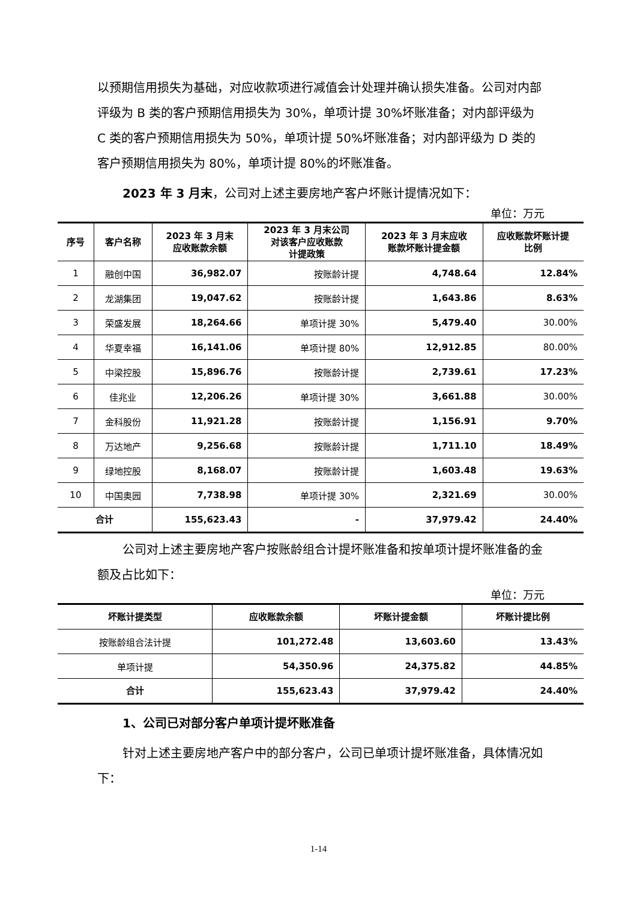以预期信用损失为基础，对应收款项进行减值会计处理并确认损失准备。公司对内部评级为 B 类的客户预期信用损失为 30%，单项计提 30%坏账准备；对内部评级为 C 类的客户预期信用损失为 50%，单项计提 50%坏账准备；对内部评级为 D 类的客户预期信用损失为 80%，单项计提 80%的坏账准备。
2023 年 3 月末，公司对上述主要房地产客户坏账计提情况如下：
单位：万元
| 序号 | 客户名称 | 2023 年 3 月末 应收账款余额 | 2023 年 3 月末公司 对该客户应收账款 计提政策 | 2023 年 3 月末应收 账款坏账计提金额 | 应收账款坏账计提 比例 |
| --- | --- | --- | --- | --- | --- |
| 1 | 融创中国 | 36,982.07 | 按账龄计提 | 4,748.64 | 12.84% |
| 2 | 龙湖集团 | 19,047.62 | 按账龄计提 | 1,643.86 | 8.63% |
| 3 | 荣盛发展 | 18,264.66 | 单项计提 30% | 5,479.40 | 30.00% |
| 4 | 华夏幸福 | 16,141.06 | 单项计提 80% | 12,912.85 | 80.00% |
| 5 | 中梁控股 | 15,896.76 | 按账龄计提 | 2,739.61 | 17.23% |
| 6 | 佳兆业 | 12,206.26 | 单项计提 30% | 3,661.88 | 30.00% |
| 7 | 金科股份 | 11,921.28 | 按账龄计提 | 1,156.91 | 9.70% |
| 8 | 万达地产 | 9,256.68 | 按账龄计提 | 1,711.10 | 18.49% |
| 9 | 绿地控股 | 8,168.07 | 按账龄计提 | 1,603.48 | 19.63% |
| 10 | 中国奥园 | 7,738.98 | 单项计提 30% | 2,321.69 | 30.00% |
| 合计 | | 155,623.43 | - | 37,979.42 | 24.40% |
公司对上述主要房地产客户按账龄组合计提坏账准备和按单项计提坏账准备的金额及占比如下：
单位：万元
| 坏账计提类型 | 应收账款余额 | 坏账计提金额 | 坏账计提比例 |
| --- | --- | --- | --- |
| 按账龄组合法计提 | 101,272.48 | 13,603.60 | 13.43% |
| 单项计提 | 54,350.96 | 24,375.82 | 44.85% |
| 合计 | 155,623.43 | 37,979.42 | 24.40% |
1、公司已对部分客户单项计提坏账准备
针对上述主要房地产客户中的部分客户，公司已单项计提坏账准备，具体情况如下：
1-14